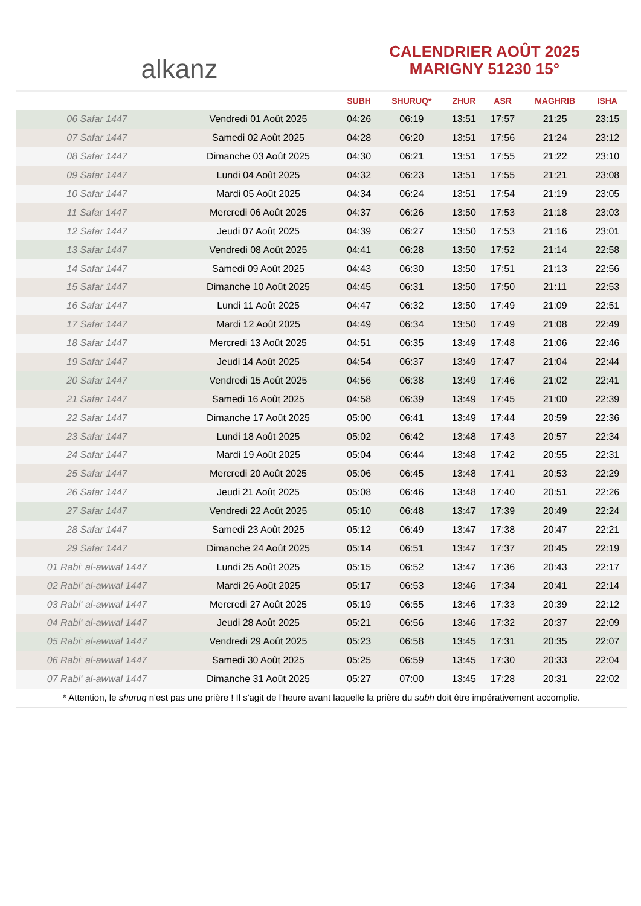alkanz
CALENDRIER AOÛT 2025
MARIGNY 51230 15°
| | | SUBH | SHURUQ* | ZHUR | ASR | MAGHRIB | ISHA |
| --- | --- | --- | --- | --- | --- | --- | --- |
| 06 Safar 1447 | Vendredi 01 Août 2025 | 04:26 | 06:19 | 13:51 | 17:57 | 21:25 | 23:15 |
| 07 Safar 1447 | Samedi 02 Août 2025 | 04:28 | 06:20 | 13:51 | 17:56 | 21:24 | 23:12 |
| 08 Safar 1447 | Dimanche 03 Août 2025 | 04:30 | 06:21 | 13:51 | 17:55 | 21:22 | 23:10 |
| 09 Safar 1447 | Lundi 04 Août 2025 | 04:32 | 06:23 | 13:51 | 17:55 | 21:21 | 23:08 |
| 10 Safar 1447 | Mardi 05 Août 2025 | 04:34 | 06:24 | 13:51 | 17:54 | 21:19 | 23:05 |
| 11 Safar 1447 | Mercredi 06 Août 2025 | 04:37 | 06:26 | 13:50 | 17:53 | 21:18 | 23:03 |
| 12 Safar 1447 | Jeudi 07 Août 2025 | 04:39 | 06:27 | 13:50 | 17:53 | 21:16 | 23:01 |
| 13 Safar 1447 | Vendredi 08 Août 2025 | 04:41 | 06:28 | 13:50 | 17:52 | 21:14 | 22:58 |
| 14 Safar 1447 | Samedi 09 Août 2025 | 04:43 | 06:30 | 13:50 | 17:51 | 21:13 | 22:56 |
| 15 Safar 1447 | Dimanche 10 Août 2025 | 04:45 | 06:31 | 13:50 | 17:50 | 21:11 | 22:53 |
| 16 Safar 1447 | Lundi 11 Août 2025 | 04:47 | 06:32 | 13:50 | 17:49 | 21:09 | 22:51 |
| 17 Safar 1447 | Mardi 12 Août 2025 | 04:49 | 06:34 | 13:50 | 17:49 | 21:08 | 22:49 |
| 18 Safar 1447 | Mercredi 13 Août 2025 | 04:51 | 06:35 | 13:49 | 17:48 | 21:06 | 22:46 |
| 19 Safar 1447 | Jeudi 14 Août 2025 | 04:54 | 06:37 | 13:49 | 17:47 | 21:04 | 22:44 |
| 20 Safar 1447 | Vendredi 15 Août 2025 | 04:56 | 06:38 | 13:49 | 17:46 | 21:02 | 22:41 |
| 21 Safar 1447 | Samedi 16 Août 2025 | 04:58 | 06:39 | 13:49 | 17:45 | 21:00 | 22:39 |
| 22 Safar 1447 | Dimanche 17 Août 2025 | 05:00 | 06:41 | 13:49 | 17:44 | 20:59 | 22:36 |
| 23 Safar 1447 | Lundi 18 Août 2025 | 05:02 | 06:42 | 13:48 | 17:43 | 20:57 | 22:34 |
| 24 Safar 1447 | Mardi 19 Août 2025 | 05:04 | 06:44 | 13:48 | 17:42 | 20:55 | 22:31 |
| 25 Safar 1447 | Mercredi 20 Août 2025 | 05:06 | 06:45 | 13:48 | 17:41 | 20:53 | 22:29 |
| 26 Safar 1447 | Jeudi 21 Août 2025 | 05:08 | 06:46 | 13:48 | 17:40 | 20:51 | 22:26 |
| 27 Safar 1447 | Vendredi 22 Août 2025 | 05:10 | 06:48 | 13:47 | 17:39 | 20:49 | 22:24 |
| 28 Safar 1447 | Samedi 23 Août 2025 | 05:12 | 06:49 | 13:47 | 17:38 | 20:47 | 22:21 |
| 29 Safar 1447 | Dimanche 24 Août 2025 | 05:14 | 06:51 | 13:47 | 17:37 | 20:45 | 22:19 |
| 01 Rabi‘ al-awwal 1447 | Lundi 25 Août 2025 | 05:15 | 06:52 | 13:47 | 17:36 | 20:43 | 22:17 |
| 02 Rabi‘ al-awwal 1447 | Mardi 26 Août 2025 | 05:17 | 06:53 | 13:46 | 17:34 | 20:41 | 22:14 |
| 03 Rabi‘ al-awwal 1447 | Mercredi 27 Août 2025 | 05:19 | 06:55 | 13:46 | 17:33 | 20:39 | 22:12 |
| 04 Rabi‘ al-awwal 1447 | Jeudi 28 Août 2025 | 05:21 | 06:56 | 13:46 | 17:32 | 20:37 | 22:09 |
| 05 Rabi‘ al-awwal 1447 | Vendredi 29 Août 2025 | 05:23 | 06:58 | 13:45 | 17:31 | 20:35 | 22:07 |
| 06 Rabi‘ al-awwal 1447 | Samedi 30 Août 2025 | 05:25 | 06:59 | 13:45 | 17:30 | 20:33 | 22:04 |
| 07 Rabi‘ al-awwal 1447 | Dimanche 31 Août 2025 | 05:27 | 07:00 | 13:45 | 17:28 | 20:31 | 22:02 |
* Attention, le shuruq n'est pas une prière ! Il s'agit de l'heure avant laquelle la prière du subh doit être impérativement accomplie.